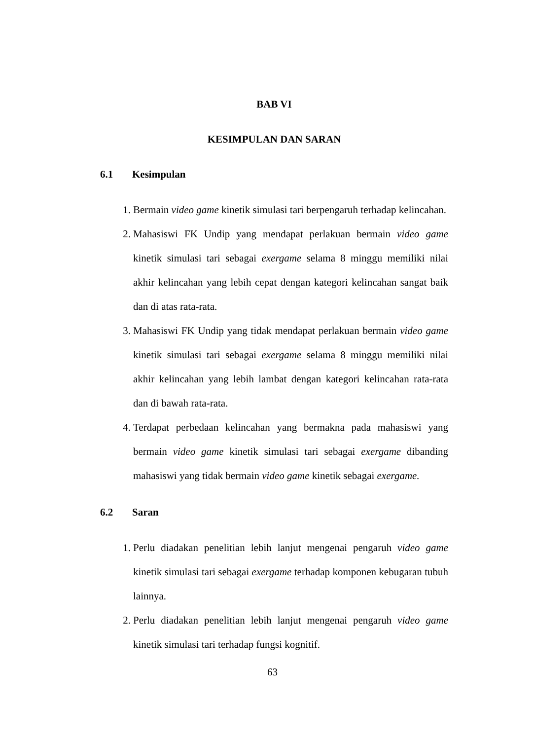BAB VI
KESIMPULAN DAN SARAN
6.1 Kesimpulan
1. Bermain video game kinetik simulasi tari berpengaruh terhadap kelincahan.
2. Mahasiswi FK Undip yang mendapat perlakuan bermain video game kinetik simulasi tari sebagai exergame selama 8 minggu memiliki nilai akhir kelincahan yang lebih cepat dengan kategori kelincahan sangat baik dan di atas rata-rata.
3. Mahasiswi FK Undip yang tidak mendapat perlakuan bermain video game kinetik simulasi tari sebagai exergame selama 8 minggu memiliki nilai akhir kelincahan yang lebih lambat dengan kategori kelincahan rata-rata dan di bawah rata-rata.
4. Terdapat perbedaan kelincahan yang bermakna pada mahasiswi yang bermain video game kinetik simulasi tari sebagai exergame dibanding mahasiswi yang tidak bermain video game kinetik sebagai exergame.
6.2 Saran
1. Perlu diadakan penelitian lebih lanjut mengenai pengaruh video game kinetik simulasi tari sebagai exergame terhadap komponen kebugaran tubuh lainnya.
2. Perlu diadakan penelitian lebih lanjut mengenai pengaruh video game kinetik simulasi tari terhadap fungsi kognitif.
63